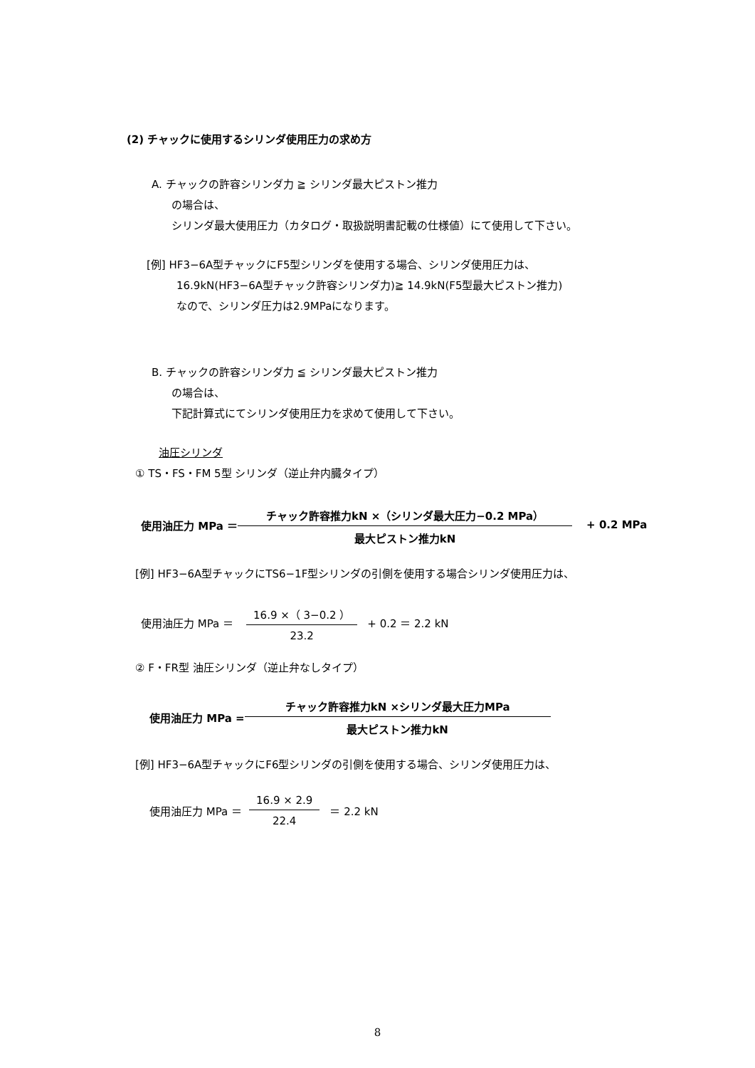(2) チャックに使用するシリンダ使用圧力の求め方
A. チャックの許容シリンダ力 ≧ シリンダ最大ピストン推力
の場合は、
シリンダ最大使用圧力（カタログ・取扱説明書記載の仕様値）にて使用して下さい。
[例] HF3−6A型チャックにF5型シリンダを使用する場合、シリンダ使用圧力は、
16.9kN(HF3−6A型チャック許容シリンダ力)≧ 14.9kN(F5型最大ピストン推力)
なので、シリンダ圧力は2.9MPaになります。
B. チャックの許容シリンダ力 ≦ シリンダ最大ピストン推力
の場合は、
下記計算式にてシリンダ使用圧力を求めて使用して下さい。
油圧シリンダ
① TS・FS・FM 5型 シリンダ（逆止弁内臓タイプ）
使用油圧力 MPa ＝
チャック許容推力kN ×（シリンダ最大圧力−0.2 MPa）
最大ピストン推力kN
+ 0.2 MPa
[例] HF3−6A型チャックにTS6−1F型シリンダの引側を使用する場合シリンダ使用圧力は、
使用油圧力 MPa ＝
16.9 ×（ 3−0.2 ）
23.2
+ 0.2 ＝ 2.2 kN
② F・FR型 油圧シリンダ（逆止弁なしタイプ）
使用油圧力 MPa =
チャック許容推力kN ×シリンダ最大圧力MPa
最大ピストン推力kN
[例] HF3−6A型チャックにF6型シリンダの引側を使用する場合、シリンダ使用圧力は、
使用油圧力 MPa ＝
16.9 × 2.9
22.4
＝ 2.2 kN
8